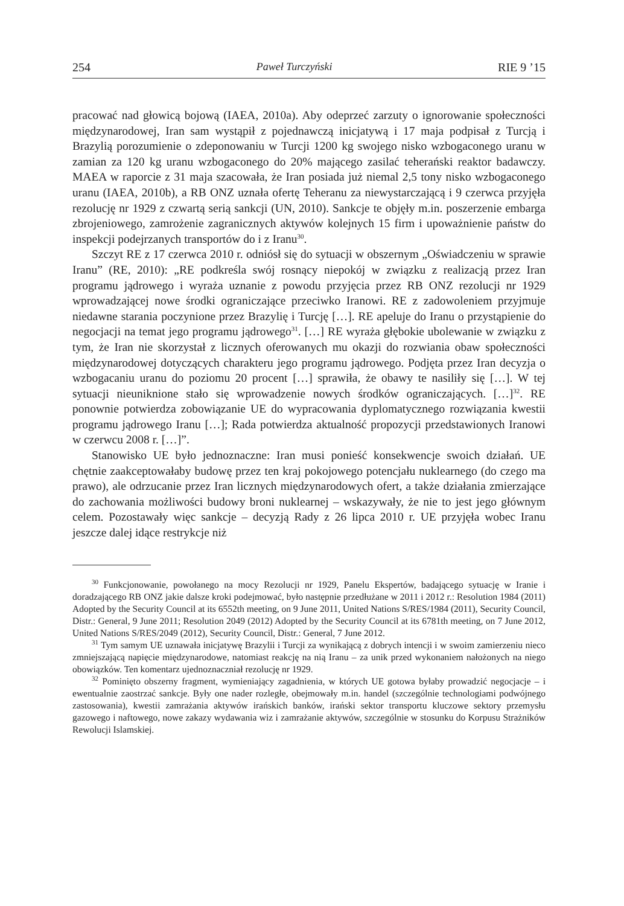254 Paweł Turczyński RIE 9 ’15
pracować nad głowicą bojową (IAEA, 2010a). Aby odeprzeć zarzuty o ignorowanie społeczności międzynarodowej, Iran sam wystąpił z pojednawczą inicjatywą i 17 maja podpisał z Turcją i Brazylią porozumienie o zdeponowaniu w Turcji 1200 kg swojego nisko wzbogaconego uranu w zamian za 120 kg uranu wzbogaconego do 20% mającego zasilać teherański reaktor badawczy. MAEA w raporcie z 31 maja szacowała, że Iran posiada już niemal 2,5 tony nisko wzbogaconego uranu (IAEA, 2010b), a RB ONZ uznała ofertę Teheranu za niewystarczającą i 9 czerwca przyjęła rezolucję nr 1929 z czwartą serią sankcji (UN, 2010). Sankcje te objęły m.in. poszerzenie embarga zbrojeniowego, zamrożenie zagranicznych aktywów kolejnych 15 firm i upoważnienie państw do inspekcji podejrzanych transportów do i z Iranu<sup>30</sup>.
Szczyt RE z 17 czerwca 2010 r. odniósł się do sytuacji w obszernym „Oświadczeniu w sprawie Iranu” (RE, 2010): „RE podkreśla swój rosnący niepokój w związku z realizacją przez Iran programu jądrowego i wyraża uznanie z powodu przyjęcia przez RB ONZ rezolucji nr 1929 wprowadzającej nowe środki ograniczające przeciwko Iranowi. RE z zadowoleniem przyjmuje niedawne starania poczynione przez Brazylię i Turcję […]. RE apeluje do Iranu o przystąpienie do negocjacji na temat jego programu jądrowego<sup>31</sup>. […] RE wyraża głębokie ubolewanie w związku z tym, że Iran nie skorzystał z licznych oferowanych mu okazji do rozwiania obaw społeczności międzynarodowej dotyczących charakteru jego programu jądrowego. Podjęta przez Iran decyzja o wzbogacaniu uranu do poziomu 20 procent […] sprawiła, że obawy te nasiliły się […]. W tej sytuacji nieuniknione stało się wprowadzenie nowych środków ograniczających. […]<sup>32</sup>. RE ponownie potwierdza zobowiązanie UE do wypracowania dyplomatycznego rozwiązania kwestii programu jądrowego Iranu […]; Rada potwierdza aktualność propozycji przedstawionych Iranowi w czerwcu 2008 r. […]”.
Stanowisko UE było jednoznaczne: Iran musi ponieść konsekwencje swoich działań. UE chętnie zaakceptowałaby budowę przez ten kraj pokojowego potencjału nuklearnego (do czego ma prawo), ale odrzucanie przez Iran licznych międzynarodowych ofert, a także działania zmierzające do zachowania możliwości budowy broni nuklearnej – wskazywały, że nie to jest jego głównym celem. Pozostawały więc sankcje – decyzją Rady z 26 lipca 2010 r. UE przyjęła wobec Iranu jeszcze dalej idące restrykcje niż
<sup>30</sup> Funkcjonowanie, powołanego na mocy Rezolucji nr 1929, Panelu Ekspertów, badającego sytuację w Iranie i doradzającego RB ONZ jakie dalsze kroki podejmować, było następnie przedłużane w 2011 i 2012 r.: Resolution 1984 (2011) Adopted by the Security Council at its 6552th meeting, on 9 June 2011, United Nations S/RES/1984 (2011), Security Council, Distr.: General, 9 June 2011; Resolution 2049 (2012) Adopted by the Security Council at its 6781th meeting, on 7 June 2012, United Nations S/RES/2049 (2012), Security Council, Distr.: General, 7 June 2012.
<sup>31</sup> Tym samym UE uznawała inicjatywę Brazylii i Turcji za wynikającą z dobrych intencji i w swoim zamierzeniu nieco zmniejszającą napięcie międzynarodowe, natomiast reakcję na nią Iranu – za unik przed wykonaniem nałożonych na niego obowiązków. Ten komentarz ujednoznaczniał rezolucję nr 1929.
<sup>32</sup> Pominięto obszerny fragment, wymieniający zagadnienia, w których UE gotowa byłaby prowadzić negocjacje – i ewentualnie zaostrzać sankcje. Były one nader rozległe, obejmowały m.in. handel (szczególnie technologiami podwójnego zastosowania), kwestii zamrażania aktywów irańskich banków, irański sektor transportu kluczowe sektory przemysłu gazowego i naftowego, nowe zakazy wydawania wiz i zamrażanie aktywów, szczególnie w stosunku do Korpusu Strażników Rewolucji Islamskiej.